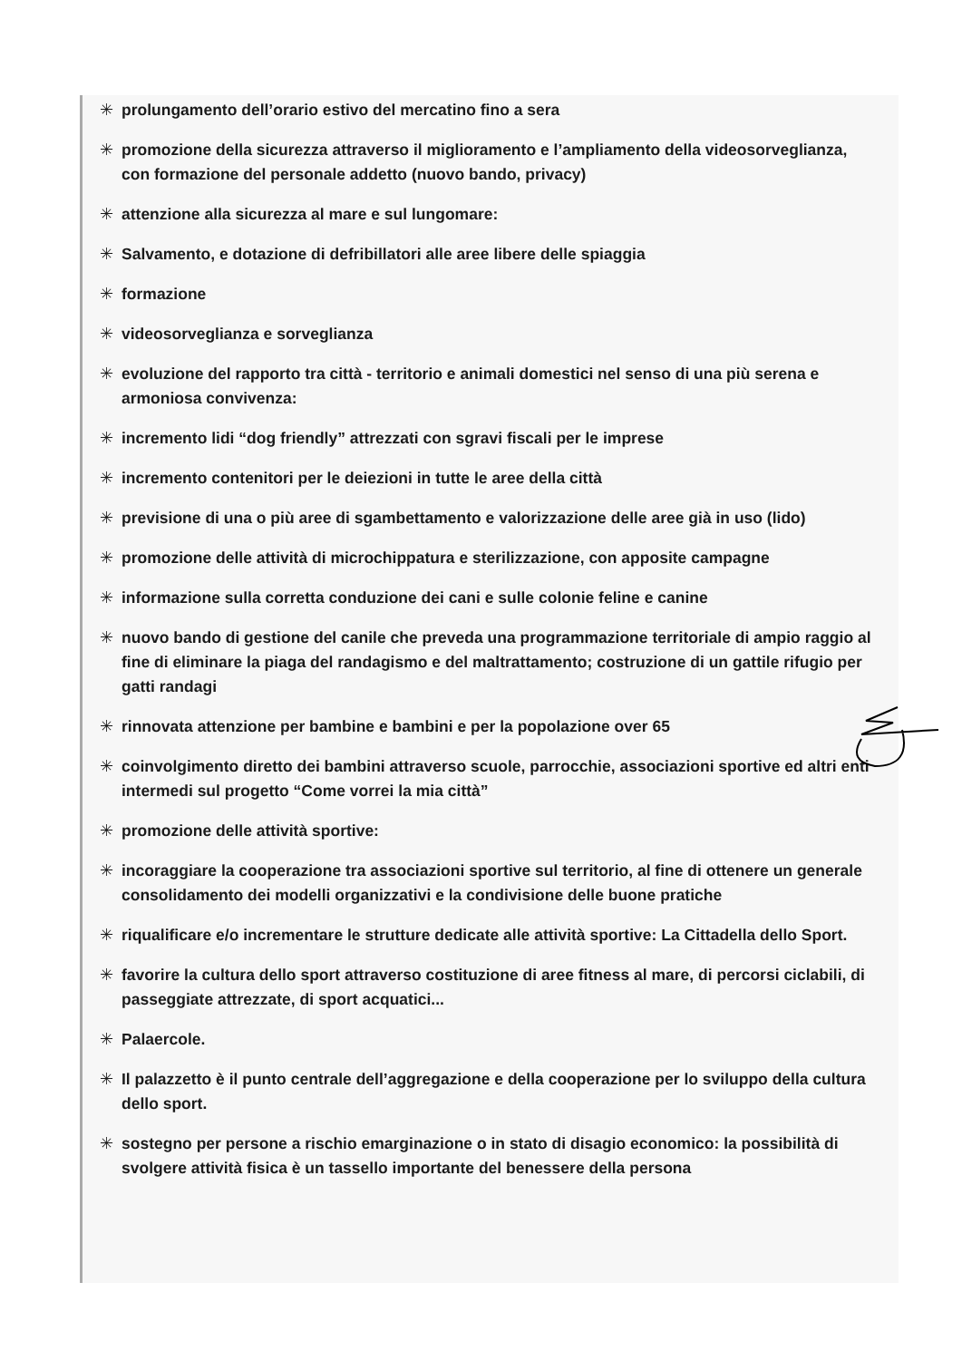✳ prolungamento dell’orario estivo del mercatino fino a sera
✳ promozione della sicurezza attraverso il miglioramento e l’ampliamento della videosorveglianza, con formazione del personale addetto (nuovo bando, privacy)
✳ attenzione alla sicurezza al mare e sul lungomare:
✳ Salvamento, e dotazione di defribillatori alle aree libere delle spiaggia
✳ formazione
✳ videosorveglianza e sorveglianza
✳ evoluzione del rapporto tra città - territorio e animali domestici nel senso di una più serena e armoniosa convivenza:
✳ incremento lidi “dog friendly” attrezzati con sgravi fiscali per le imprese
✳ incremento contenitori per le deiezioni in tutte le aree della città
✳ previsione di una o più aree di sgambettamento e valorizzazione delle aree già in uso (lido)
✳ promozione delle attività di microchippatura e sterilizzazione, con apposite campagne
✳ informazione sulla corretta conduzione dei cani e sulle colonie feline e canine
✳ nuovo bando di gestione del canile che preveda una programmazione territoriale di ampio raggio al fine di eliminare la piaga del randagismo e del maltrattamento; costruzione di un gattile rifugio per gatti randagi
✳ rinnovata attenzione per bambine e bambini e per la popolazione over 65
✳ coinvolgimento diretto dei bambini attraverso scuole, parrocchie, associazioni sportive ed altri enti intermedi sul progetto “Come vorrei la mia città”
✳ promozione delle attività sportive:
✳ incoraggiare la cooperazione tra associazioni sportive sul territorio, al fine di ottenere un generale consolidamento dei modelli organizzativi e la condivisione delle buone pratiche
✳ riqualificare e/o incrementare le strutture dedicate alle attività sportive: La Cittadella dello Sport.
✳ favorire la cultura dello sport attraverso costituzione di aree fitness al mare, di percorsi ciclabili, di passeggiate attrezzate, di sport acquatici...
✳ Palaercole.
✳ Il palazzetto è il punto centrale dell’aggregazione e della cooperazione per lo sviluppo della cultura dello sport.
✳ sostegno per persone a rischio emarginazione o in stato di disagio economico: la possibilità di svolgere attività fisica è un tassello importante del benessere della persona